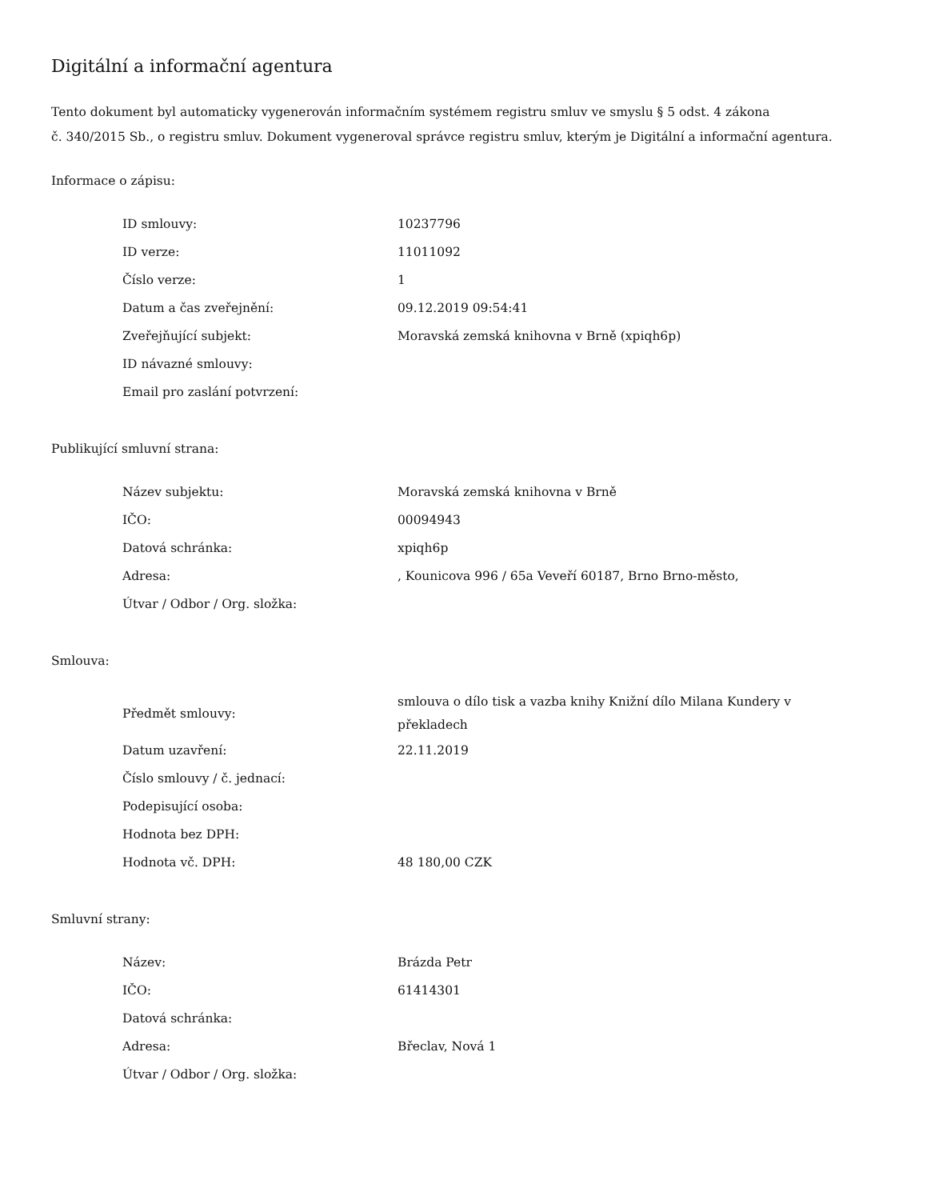Digitální a informační agentura
Tento dokument byl automaticky vygenerován informačním systémem registru smluv ve smyslu § 5 odst. 4 zákona
č. 340/2015 Sb., o registru smluv. Dokument vygeneroval správce registru smluv, kterým je Digitální a informační agentura.
Informace o zápisu:
| ID smlouvy: | 10237796 |
| ID verze: | 11011092 |
| Číslo verze: | 1 |
| Datum a čas zveřejnění: | 09.12.2019 09:54:41 |
| Zveřejňující subjekt: | Moravská zemská knihovna v Brně (xpiqh6p) |
| ID návazné smlouvy: | |
| Email pro zaslání potvrzení: | |
Publikující smluvní strana:
| Název subjektu: | Moravská zemská knihovna v Brně |
| IČO: | 00094943 |
| Datová schránka: | xpiqh6p |
| Adresa: | , Kounicova 996 / 65a Veveří 60187, Brno Brno-město, |
| Útvar / Odbor / Org. složka: | |
Smlouva:
| Předmět smlouvy: | smlouva o dílo tisk a vazba knihy Knižní dílo Milana Kundery v překladech |
| Datum uzavření: | 22.11.2019 |
| Číslo smlouvy / č. jednací: | |
| Podepisující osoba: | |
| Hodnota bez DPH: | |
| Hodnota vč. DPH: | 48 180,00 CZK |
Smluvní strany:
| Název: | Brázda Petr |
| IČO: | 61414301 |
| Datová schránka: | |
| Adresa: | Břeclav, Nová 1 |
| Útvar / Odbor / Org. složka: | |